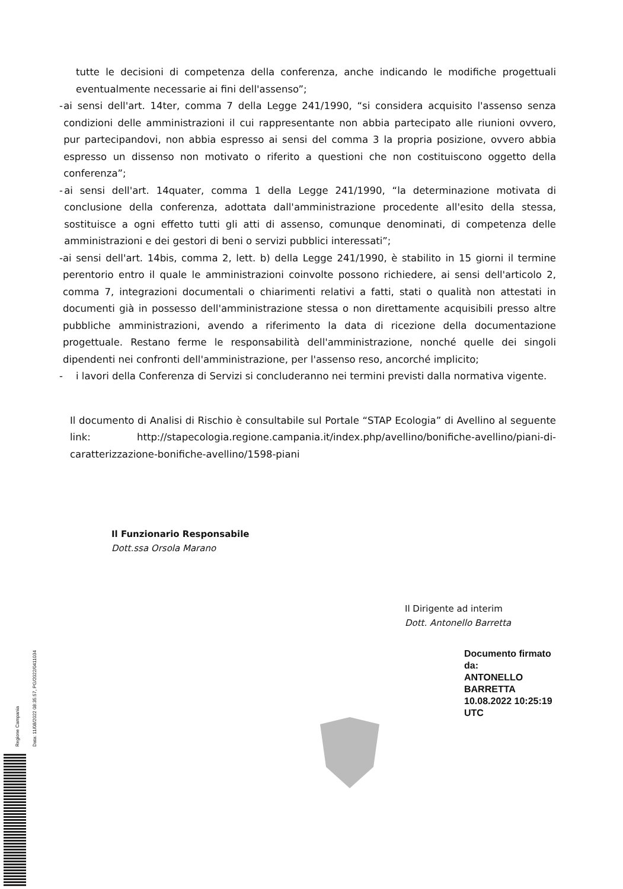tutte le decisioni di competenza della conferenza, anche indicando le modifiche progettuali eventualmente necessarie ai fini dell'assenso”;
- ai sensi dell'art. 14ter, comma 7 della Legge 241/1990, “si considera acquisito l'assenso senza condizioni delle amministrazioni il cui rappresentante non abbia partecipato alle riunioni ovvero, pur partecipandovi, non abbia espresso ai sensi del comma 3 la propria posizione, ovvero abbia espresso un dissenso non motivato o riferito a questioni che non costituiscono oggetto della conferenza”;
- ai sensi dell'art. 14quater, comma 1 della Legge 241/1990, “la determinazione motivata di conclusione della conferenza, adottata dall'amministrazione procedente all'esito della stessa, sostituisce a ogni effetto tutti gli atti di assenso, comunque denominati, di competenza delle amministrazioni e dei gestori di beni o servizi pubblici interessati”;
- ai sensi dell'art. 14bis, comma 2, lett. b) della Legge 241/1990, è stabilito in 15 giorni il termine perentorio entro il quale le amministrazioni coinvolte possono richiedere, ai sensi dell'articolo 2, comma 7, integrazioni documentali o chiarimenti relativi a fatti, stati o qualità non attestati in documenti già in possesso dell'amministrazione stessa o non direttamente acquisibili presso altre pubbliche amministrazioni, avendo a riferimento la data di ricezione della documentazione progettuale. Restano ferme le responsabilità dell'amministrazione, nonché quelle dei singoli dipendenti nei confronti dell'amministrazione, per l'assenso reso, ancorché implicito;
- i lavori della Conferenza di Servizi si concluderanno nei termini previsti dalla normativa vigente.
Il documento di Analisi di Rischio è consultabile sul Portale “STAP Ecologia” di Avellino al seguente link: http://stapecologia.regione.campania.it/index.php/avellino/bonifiche-avellino/piani-di-caratterizzazione-bonifiche-avellino/1598-piani
Il Funzionario Responsabile
Dott.ssa Orsola Marano
Il Dirigente ad interim
Dott. Antonello Barretta
Documento firmato da:
ANTONELLO BARRETTA
10.08.2022 10:25:19 UTC
Regione Campania
Data: 11/08/2022 08:35:57, PG/2022/0411034